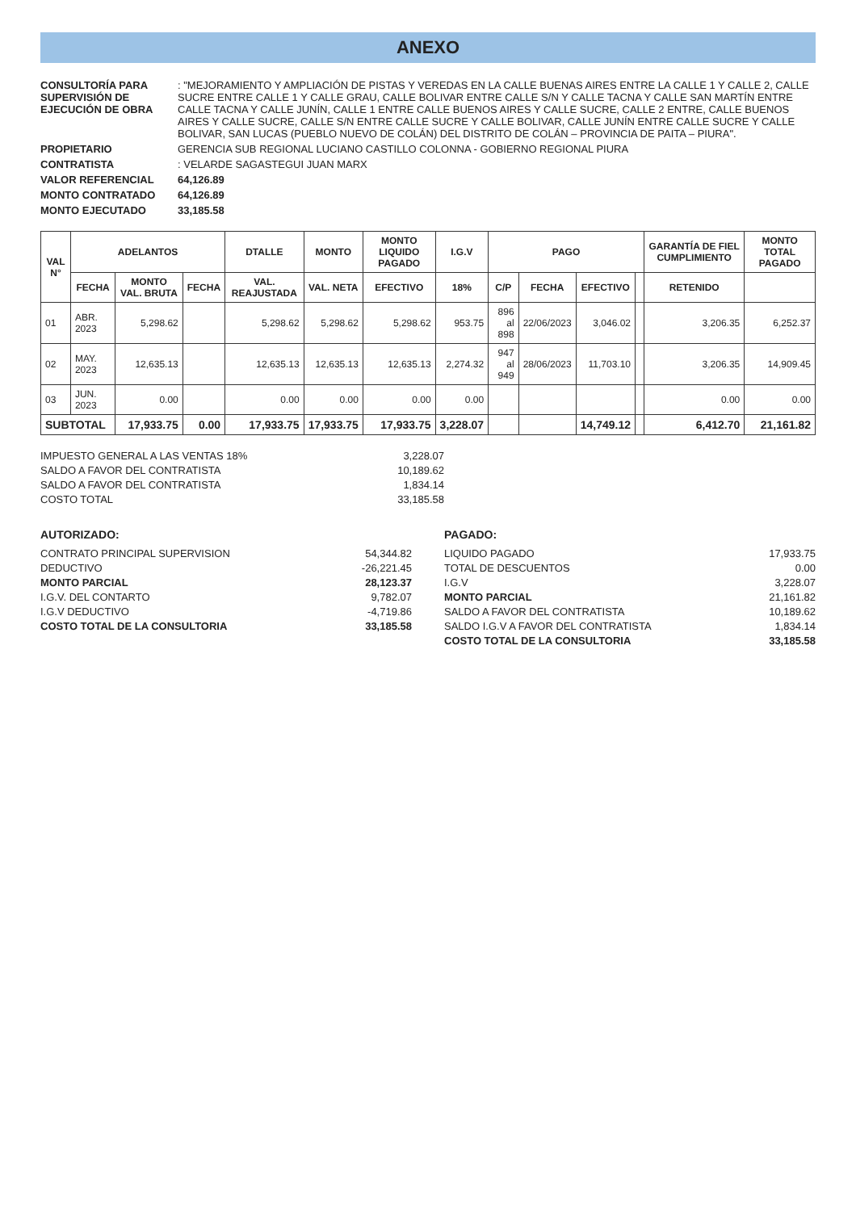ANEXO
CONSULTORÍA PARA SUPERVISIÓN DE EJECUCIÓN DE OBRA
: "MEJORAMIENTO Y AMPLIACIÓN DE PISTAS Y VEREDAS EN LA CALLE BUENAS AIRES ENTRE LA CALLE 1 Y CALLE 2, CALLE SUCRE ENTRE CALLE 1 Y CALLE GRAU, CALLE BOLIVAR ENTRE CALLE S/N Y CALLE TACNA Y CALLE SAN MARTÍN ENTRE CALLE TACNA Y CALLE JUNÍN, CALLE 1 ENTRE CALLE BUENOS AIRES Y CALLE SUCRE, CALLE 2 ENTRE, CALLE BUENOS AIRES Y CALLE SUCRE, CALLE S/N ENTRE CALLE SUCRE Y CALLE BOLIVAR, CALLE JUNÍN ENTRE CALLE SUCRE Y CALLE BOLIVAR, SAN LUCAS (PUEBLO NUEVO DE COLÁN) DEL DISTRITO DE COLÁN – PROVINCIA DE PAITA – PIURA".
PROPIETARIO
GERENCIA SUB REGIONAL LUCIANO CASTILLO COLONNA - GOBIERNO REGIONAL PIURA
CONTRATISTA
: VELARDE SAGASTEGUI JUAN MARX
VALOR REFERENCIAL
64,126.89
MONTO CONTRATADO
64,126.89
MONTO EJECUTADO
33,185.58
| VAL N° | ADELANTOS | | | DTALLE | MONTO | MONTO LIQUIDO PAGADO | I.G.V | PAGO | | | | GARANTÍA DE FIEL CUMPLIMIENTO | MONTO TOTAL PAGADO |
| --- | --- | --- | --- | --- | --- | --- | --- | --- | --- | --- | --- | --- | --- |
| | FECHA | MONTO VAL. BRUTA | FECHA | VAL. REAJUSTADA | VAL. NETA | EFECTIVO | 18% | C/P | FECHA | EFECTIVO | | RETENIDO | |
| 01 | ABR. 2023 | 5,298.62 | | 5,298.62 | 5,298.62 | 5,298.62 | 953.75 | 896 al 898 | 22/06/2023 | 3,046.02 | | 3,206.35 | 6,252.37 |
| 02 | MAY. 2023 | 12,635.13 | | 12,635.13 | 12,635.13 | 12,635.13 | 2,274.32 | 947 al 949 | 28/06/2023 | 11,703.10 | | 3,206.35 | 14,909.45 |
| 03 | JUN. 2023 | 0.00 | | 0.00 | 0.00 | 0.00 | 0.00 | | | | | 0.00 | 0.00 |
| SUBTOTAL | | 17,933.75 | 0.00 | 17,933.75 | 17,933.75 | 17,933.75 | 3,228.07 | | | 14,749.12 | | 6,412.70 | 21,161.82 |
IMPUESTO GENERAL A LAS VENTAS 18%
3,228.07
SALDO A FAVOR DEL CONTRATISTA
10,189.62
SALDO A FAVOR DEL CONTRATISTA
1,834.14
COSTO TOTAL
33,185.58
AUTORIZADO:
CONTRATO PRINCIPAL SUPERVISION
54,344.82
DEDUCTIVO
-26,221.45
MONTO PARCIAL
28,123.37
I.G.V. DEL CONTARTO
9,782.07
I.G.V DEDUCTIVO
-4,719.86
COSTO TOTAL DE LA CONSULTORIA
33,185.58
PAGADO:
LIQUIDO PAGADO
17,933.75
TOTAL DE DESCUENTOS
0.00
I.G.V
3,228.07
MONTO PARCIAL
21,161.82
SALDO A FAVOR DEL CONTRATISTA
10,189.62
SALDO I.G.V A FAVOR DEL CONTRATISTA
1,834.14
COSTO TOTAL DE LA CONSULTORIA
33,185.58